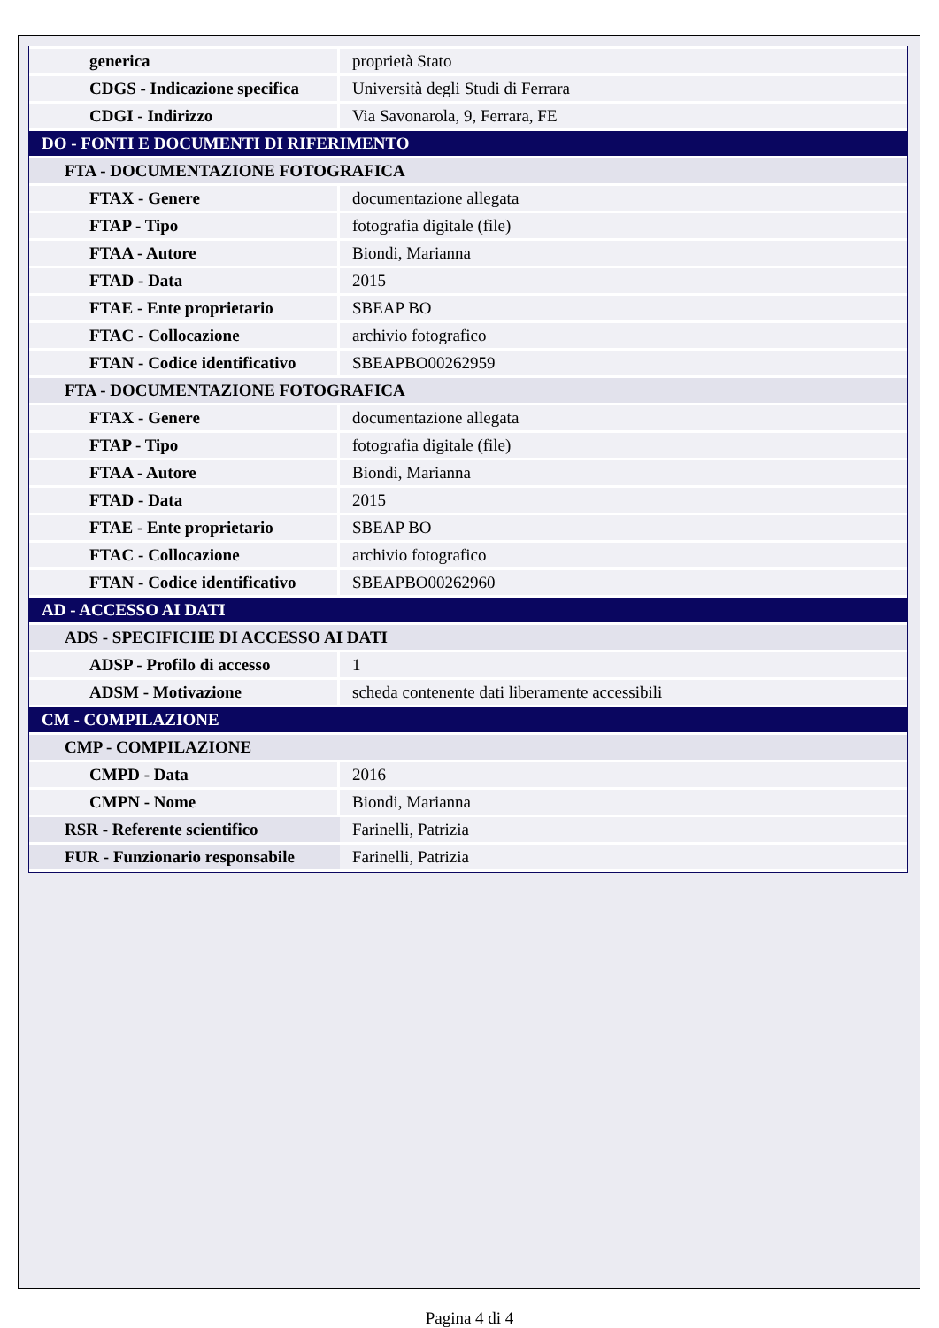| generica | proprietà Stato |
| CDGS - Indicazione specifica | Università degli Studi di Ferrara |
| CDGI - Indirizzo | Via Savonarola, 9, Ferrara, FE |
| DO - FONTI E DOCUMENTI DI RIFERIMENTO | |
| FTA - DOCUMENTAZIONE FOTOGRAFICA | |
| FTAX - Genere | documentazione allegata |
| FTAP - Tipo | fotografia digitale (file) |
| FTAA - Autore | Biondi, Marianna |
| FTAD - Data | 2015 |
| FTAE - Ente proprietario | SBEAP BO |
| FTAC - Collocazione | archivio fotografico |
| FTAN - Codice identificativo | SBEAPBO00262959 |
| FTA - DOCUMENTAZIONE FOTOGRAFICA | |
| FTAX - Genere | documentazione allegata |
| FTAP - Tipo | fotografia digitale (file) |
| FTAA - Autore | Biondi, Marianna |
| FTAD - Data | 2015 |
| FTAE - Ente proprietario | SBEAP BO |
| FTAC - Collocazione | archivio fotografico |
| FTAN - Codice identificativo | SBEAPBO00262960 |
| AD - ACCESSO AI DATI | |
| ADS - SPECIFICHE DI ACCESSO AI DATI | |
| ADSP - Profilo di accesso | 1 |
| ADSM - Motivazione | scheda contenente dati liberamente accessibili |
| CM - COMPILAZIONE | |
| CMP - COMPILAZIONE | |
| CMPD - Data | 2016 |
| CMPN - Nome | Biondi, Marianna |
| RSR - Referente scientifico | Farinelli, Patrizia |
| FUR - Funzionario responsabile | Farinelli, Patrizia |
Pagina 4 di 4